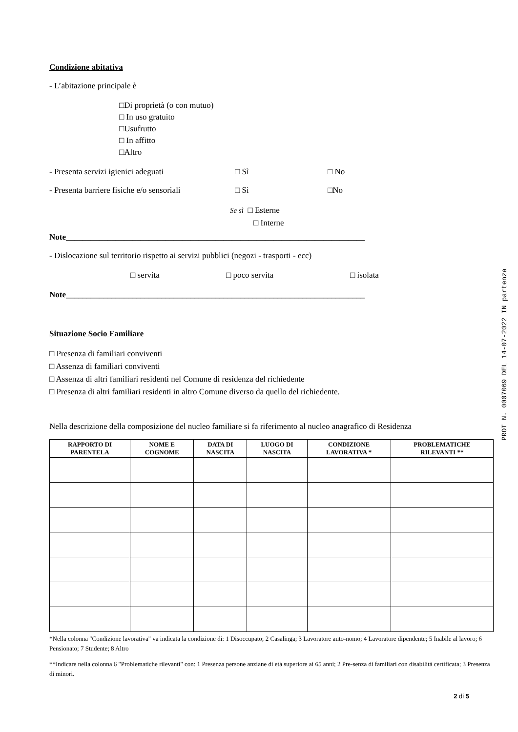Condizione abitativa
- L’abitazione principale è
□Di proprietà (o con mutuo)
□ In uso gratuito
□Usufrutto
□ In affitto
□Altro
- Presenta servizi igienici adeguati □ Sì □ No
- Presenta barriere fisiche e/o sensoriali □ Sì □No
Se sì □ Esterne
□ Interne
Note________________________________________________________________________
- Dislocazione sul territorio rispetto ai servizi pubblici (negozi - trasporti - ecc)
□ servita □ poco servita □ isolata
Note________________________________________________________________________
Situazione Socio Familiare
□ Presenza di familiari conviventi
□ Assenza di familiari conviventi
□ Assenza di altri familiari residenti nel Comune di residenza del richiedente
□ Presenza di altri familiari residenti in altro Comune diverso da quello del richiedente.
Nella descrizione della composizione del nucleo familiare si fa riferimento al nucleo anagrafico di Residenza
| RAPPORTO DI PARENTELA | NOME E COGNOME | DATA DI NASCITA | LUOGO DI NASCITA | CONDIZIONE LAVORATIVA * | PROBLEMATICHE RILEVANTI ** |
| --- | --- | --- | --- | --- | --- |
*Nella colonna "Condizione lavorativa" va indicata la condizione di: 1 Disoccupato; 2 Casalinga; 3 Lavoratore auto-nomo; 4 Lavoratore dipendente; 5 Inabile al lavoro; 6 Pensionato; 7 Studente; 8 Altro
**Indicare nella colonna 6 "Problematiche rilevanti" con: 1 Presenza persone anziane di età superiore ai 65 anni; 2 Pre-senza di familiari con disabilità certificata; 3 Presenza di minori.
2 di 5
PROT N. 0007069 DEL 14-07-2022 IN partenza